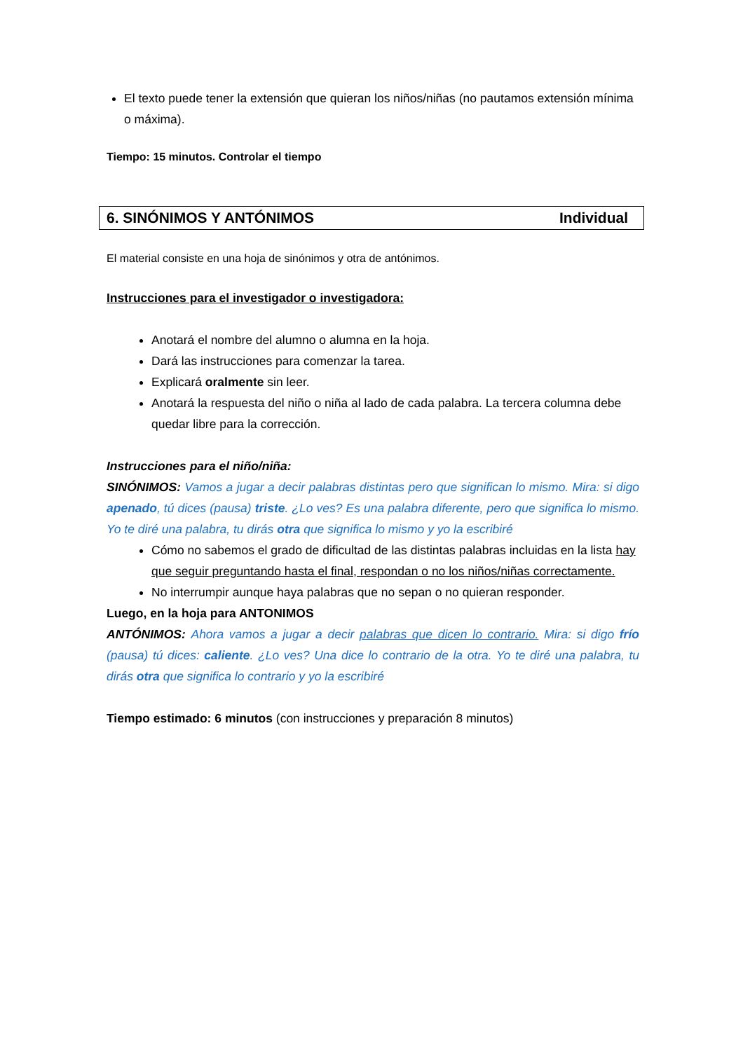El texto puede tener la extensión que quieran los niños/niñas (no pautamos extensión mínima o máxima).
Tiempo: 15 minutos. Controlar el tiempo
6. SINÓNIMOS Y ANTÓNIMOS Individual
El material consiste en una hoja de sinónimos y otra de antónimos.
Instrucciones para el investigador o investigadora:
Anotará el nombre del alumno o alumna en la hoja.
Dará las instrucciones para comenzar la tarea.
Explicará oralmente sin leer.
Anotará la respuesta del niño o niña al lado de cada palabra. La tercera columna debe quedar libre para la corrección.
Instrucciones para el niño/niña:
SINÓNIMOS: Vamos a jugar a decir palabras distintas pero que significan lo mismo. Mira: si digo apenado, tú dices (pausa) triste. ¿Lo ves? Es una palabra diferente, pero que significa lo mismo. Yo te diré una palabra, tu dirás otra que significa lo mismo y yo la escribiré
Cómo no sabemos el grado de dificultad de las distintas palabras incluidas en la lista hay que seguir preguntando hasta el final, respondan o no los niños/niñas correctamente.
No interrumpir aunque haya palabras que no sepan o no quieran responder.
Luego, en la hoja para ANTONIMOS
ANTÓNIMOS: Ahora vamos a jugar a decir palabras que dicen lo contrario. Mira: si digo frío (pausa) tú dices: caliente. ¿Lo ves? Una dice lo contrario de la otra. Yo te diré una palabra, tu dirás otra que significa lo contrario y yo la escribiré
Tiempo estimado: 6 minutos (con instrucciones y preparación 8 minutos)